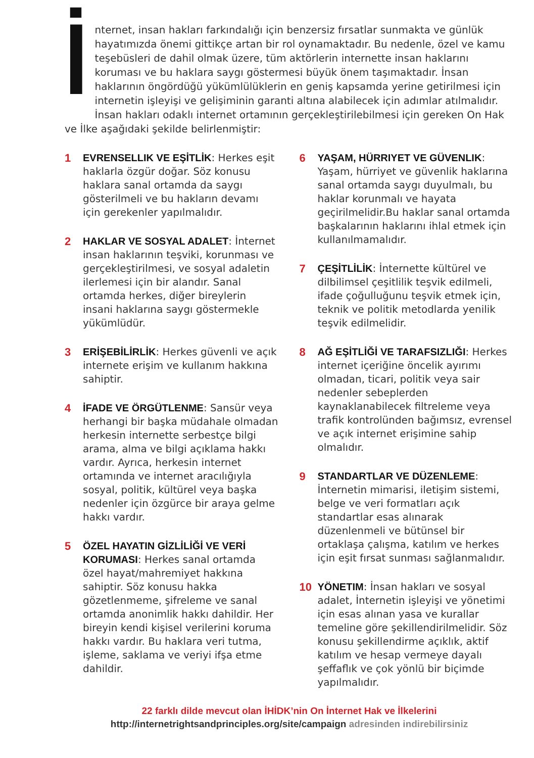İnternet, insan hakları farkındalığı için benzersiz fırsatlar sunmakta ve günlük hayatımızda önemi gittikçe artan bir rol oynamaktadır. Bu nedenle, özel ve kamu teşebüsleri de dahil olmak üzere, tüm aktörlerin internette insan haklarını koruması ve bu haklara saygı göstermesi büyük önem taşımaktadır. İnsan haklarının öngördüğü yükümlülüklerin en geniş kapsamda yerine getirilmesi için internetin işleyişi ve gelişiminin garanti altına alabilecek için adımlar atılmalıdır. İnsan hakları odaklı internet ortamının gerçekleştirilebilmesi için gereken On Hak ve İlke aşağıdaki şekilde belirlenmiştir:
1 EVRENSELLIK VE EŞİTLİK: Herkes eşit haklarla özgür doğar. Söz konusu haklara sanal ortamda da saygı gösterilmeli ve bu hakların devamı için gerekenler yapılmalıdır.
2 HAKLAR VE SOSYAL ADALET: İnternet insan haklarının teşviki, korunması ve gerçekleştirilmesi, ve sosyal adaletin ilerlemesi için bir alandır. Sanal ortamda herkes, diğer bireylerin insani haklarına saygı göstermekle yükümlüdür.
3 ERİŞEBİLİRLİK: Herkes güvenli ve açık internete erişim ve kullanım hakkına sahiptir.
4 İFADE VE ÖRGÜTLENME: Sansür veya herhangi bir başka müdahale olmadan herkesin internette serbestçe bilgi arama, alma ve bilgi açıklama hakkı vardır. Ayrıca, herkesin internet ortamında ve internet aracılığıyla sosyal, politik, kültürel veya başka nedenler için özgürce bir araya gelme hakkı vardır.
5 ÖZEL HAYATIN GİZLİLİĞİ VE VERİ KORUMASI: Herkes sanal ortamda özel hayat/mahremiyet hakkına sahiptir. Söz konusu hakka gözetlenmeme, şifreleme ve sanal ortamda anonimlik hakkı dahildir. Her bireyin kendi kişisel verilerini koruma hakkı vardır. Bu haklara veri tutma, işleme, saklama ve veriyi ifşa etme dahildir.
6 YAŞAM, HÜRRIYET VE GÜVENLIK: Yaşam, hürriyet ve güvenlik haklarına sanal ortamda saygı duyulmalı, bu haklar korunmalı ve hayata geçirilmelidir.Bu haklar sanal ortamda başkalarının haklarını ihlal etmek için kullanılmamalıdır.
7 ÇEŞİTLİLİK: İnternette kültürel ve dilbilimsel çeşitlilik teşvik edilmeli, ifade çoğulluğunu teşvik etmek için, teknik ve politik metodlarda yenilik teşvik edilmelidir.
8 AĞ EŞİTLİĞİ VE TARAFSIZLIĞI: Herkes internet içeriğine öncelik ayırımı olmadan, ticari, politik veya sair nedenler sebeplerden kaynaklanabilecek filtreleme veya trafik kontrolünden bağımsız, evrensel ve açık internet erişimine sahip olmalıdır.
9 STANDARTLAR VE DÜZENLEME: İnternetin mimarisi, iletişim sistemi, belge ve veri formatları açık standartlar esas alınarak düzenlenmeli ve bütünsel bir ortaklaşa çalışma, katılım ve herkes için eşit fırsat sunması sağlanmalıdır.
10 YÖNETIM: İnsan hakları ve sosyal adalet, İnternetin işleyişi ve yönetimi için esas alınan yasa ve kurallar temeline göre şekillendirilmelidir. Söz konusu şekillendirme açıklık, aktif katılım ve hesap vermeye dayalı şeffaflık ve çok yönlü bir biçimde yapılmalıdır.
22 farklı dilde mevcut olan İHİDK’nin On İnternet Hak ve İlkelerini
http://internetrightsandprinciples.org/site/campaign adresinden indirebilirsiniz